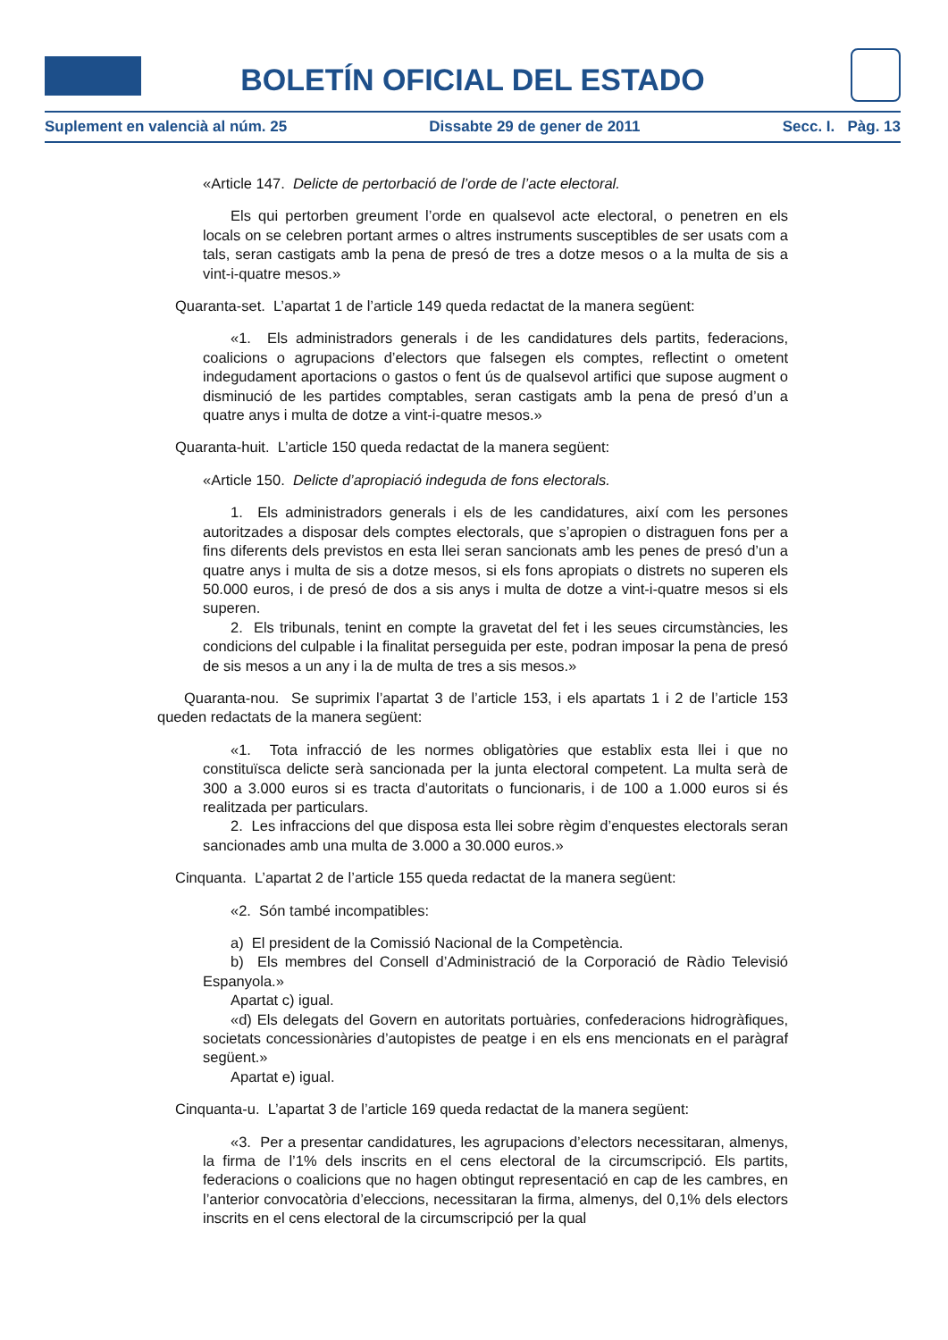BOLETÍN OFICIAL DEL ESTADO
Suplement en valencià al núm. 25 Dissabte 29 de gener de 2011 Secc. I. Pàg. 13
«Article 147. Delicte de pertorbació de l’orde de l’acte electoral.
Els qui pertorben greument l’orde en qualsevol acte electoral, o penetren en els locals on se celebren portant armes o altres instruments susceptibles de ser usats com a tals, seran castigats amb la pena de presó de tres a dotze mesos o a la multa de sis a vint-i-quatre mesos.»
Quaranta-set. L’apartat 1 de l’article 149 queda redactat de la manera següent:
«1. Els administradors generals i de les candidatures dels partits, federacions, coalicions o agrupacions d’electors que falsegen els comptes, reflectint o ometent indegudament aportacions o gastos o fent ús de qualsevol artifici que supose augment o disminució de les partides comptables, seran castigats amb la pena de presó d’un a quatre anys i multa de dotze a vint-i-quatre mesos.»
Quaranta-huit. L’article 150 queda redactat de la manera següent:
«Article 150. Delicte d’apropiació indeguda de fons electorals.
1. Els administradors generals i els de les candidatures, així com les persones autoritzades a disposar dels comptes electorals, que s’apropien o distraguen fons per a fins diferents dels previstos en esta llei seran sancionats amb les penes de presó d’un a quatre anys i multa de sis a dotze mesos, si els fons apropiats o distrets no superen els 50.000 euros, i de presó de dos a sis anys i multa de dotze a vint-i-quatre mesos si els superen.
2. Els tribunals, tenint en compte la gravetat del fet i les seues circumstàncies, les condicions del culpable i la finalitat perseguida per este, podran imposar la pena de presó de sis mesos a un any i la de multa de tres a sis mesos.»
Quaranta-nou. Se suprimix l’apartat 3 de l’article 153, i els apartats 1 i 2 de l’article 153 queden redactats de la manera següent:
«1. Tota infracció de les normes obligatòries que establix esta llei i que no constituïsca delicte serà sancionada per la junta electoral competent. La multa serà de 300 a 3.000 euros si es tracta d’autoritats o funcionaris, i de 100 a 1.000 euros si és realitzada per particulars.
2. Les infraccions del que disposa esta llei sobre règim d’enquestes electorals seran sancionades amb una multa de 3.000 a 30.000 euros.»
Cinquanta. L’apartat 2 de l’article 155 queda redactat de la manera següent:
«2. Són també incompatibles:
a) El president de la Comissió Nacional de la Competència.
b) Els membres del Consell d’Administració de la Corporació de Ràdio Televisió Espanyola.»
Apartat c) igual.
«d) Els delegats del Govern en autoritats portuàries, confederacions hidrogràfiques, societats concessionàries d’autopistes de peatge i en els ens mencionats en el paràgraf següent.»
Apartat e) igual.
Cinquanta-u. L’apartat 3 de l’article 169 queda redactat de la manera següent:
«3. Per a presentar candidatures, les agrupacions d’electors necessitaran, almenys, la firma de l’1% dels inscrits en el cens electoral de la circumscripció. Els partits, federacions o coalicions que no hagen obtingut representació en cap de les cambres, en l’anterior convocatòria d’eleccions, necessitaran la firma, almenys, del 0,1% dels electors inscrits en el cens electoral de la circumscripció per la qual